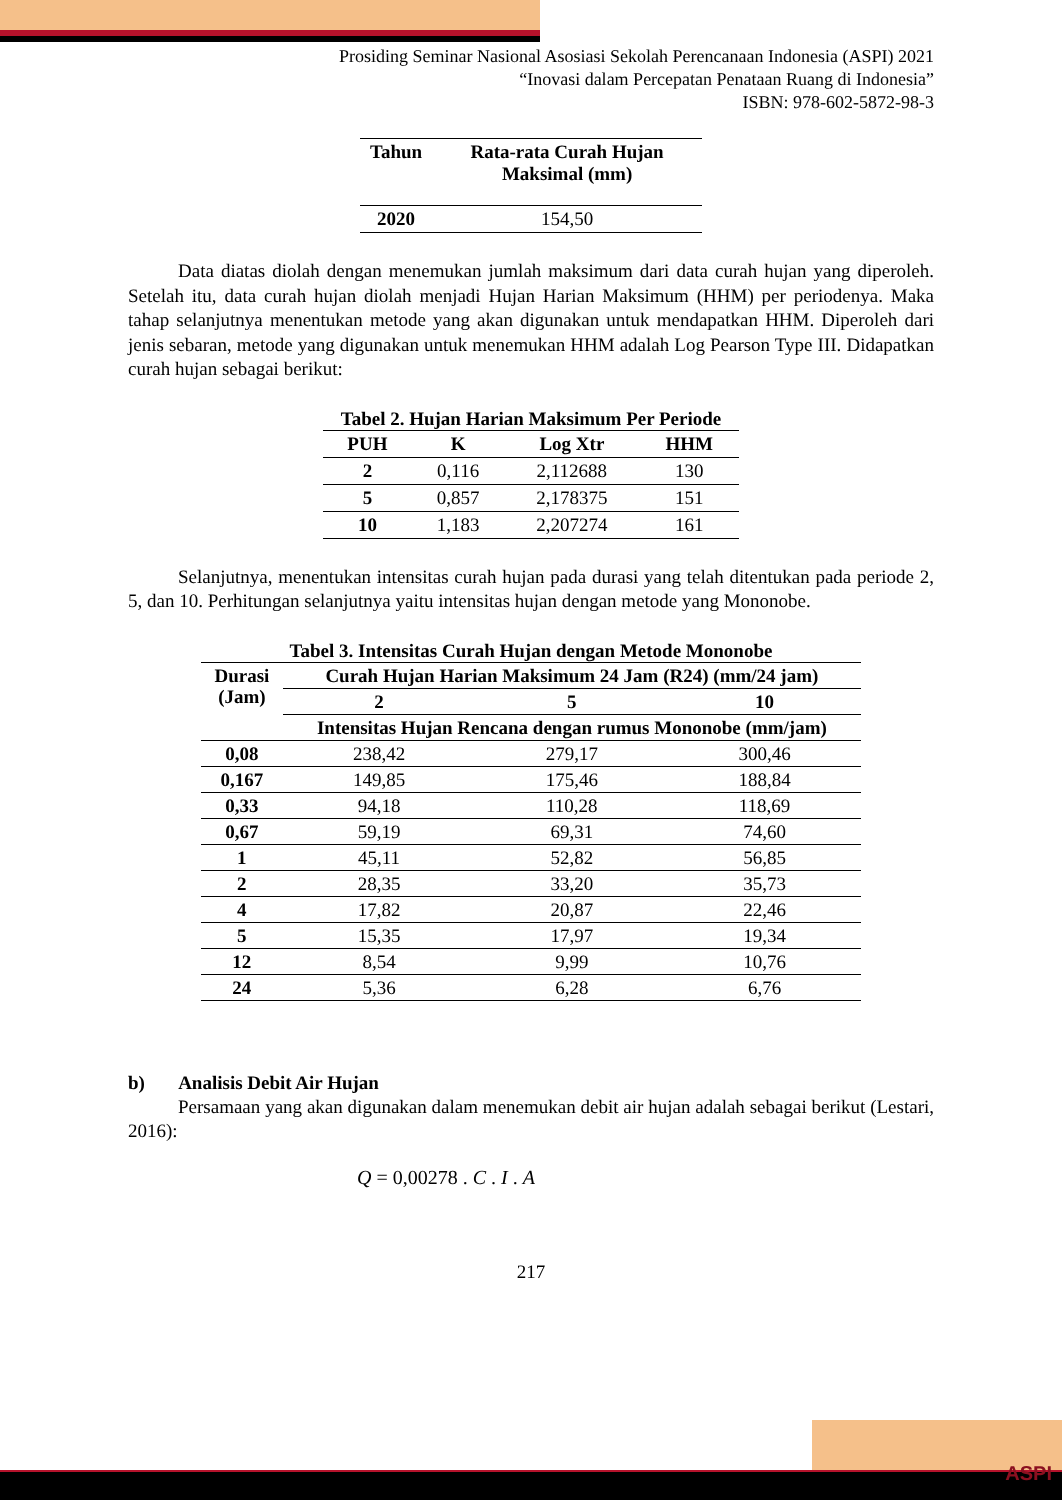Prosiding Seminar Nasional Asosiasi Sekolah Perencanaan Indonesia (ASPI) 2021
“Inovasi dalam Percepatan Penataan Ruang di Indonesia”
ISBN: 978-602-5872-98-3
| Tahun | Rata-rata Curah Hujan Maksimal (mm) |
| --- | --- |
| 2020 | 154,50 |
Data diatas diolah dengan menemukan jumlah maksimum dari data curah hujan yang diperoleh. Setelah itu, data curah hujan diolah menjadi Hujan Harian Maksimum (HHM) per periodenya. Maka tahap selanjutnya menentukan metode yang akan digunakan untuk mendapatkan HHM. Diperoleh dari jenis sebaran, metode yang digunakan untuk menemukan HHM adalah Log Pearson Type III. Didapatkan curah hujan sebagai berikut:
Tabel 2. Hujan Harian Maksimum Per Periode
| PUH | K | Log Xtr | HHM |
| --- | --- | --- | --- |
| 2 | 0,116 | 2,112688 | 130 |
| 5 | 0,857 | 2,178375 | 151 |
| 10 | 1,183 | 2,207274 | 161 |
Selanjutnya, menentukan intensitas curah hujan pada durasi yang telah ditentukan pada periode 2, 5, dan 10. Perhitungan selanjutnya yaitu intensitas hujan dengan metode yang Mononobe.
Tabel 3. Intensitas Curah Hujan dengan Metode Mononobe
| Durasi (Jam) | Curah Hujan Harian Maksimum 24 Jam (R24) (mm/24 jam) | | |
| --- | --- | --- | --- |
| | 2 | 5 | 10 |
| | Intensitas Hujan Rencana dengan rumus Mononobe (mm/jam) | | |
| 0,08 | 238,42 | 279,17 | 300,46 |
| 0,167 | 149,85 | 175,46 | 188,84 |
| 0,33 | 94,18 | 110,28 | 118,69 |
| 0,67 | 59,19 | 69,31 | 74,60 |
| 1 | 45,11 | 52,82 | 56,85 |
| 2 | 28,35 | 33,20 | 35,73 |
| 4 | 17,82 | 20,87 | 22,46 |
| 5 | 15,35 | 17,97 | 19,34 |
| 12 | 8,54 | 9,99 | 10,76 |
| 24 | 5,36 | 6,28 | 6,76 |
b) Analisis Debit Air Hujan
Persamaan yang akan digunakan dalam menemukan debit air hujan adalah sebagai berikut (Lestari, 2016):
Q = 0,00278 . C . I . A
217
ASPI